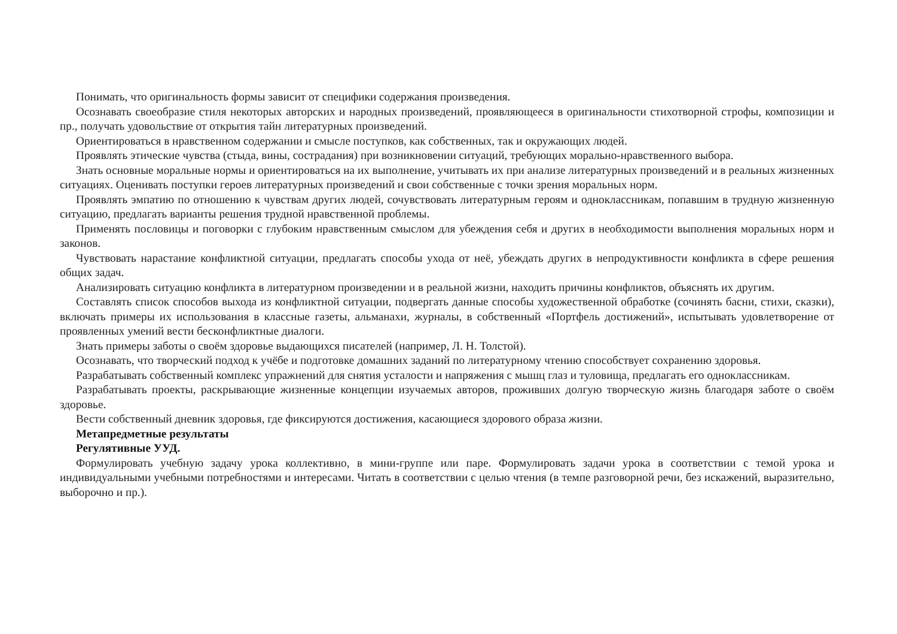Понимать, что оригинальность формы зависит от специфики содержания произведения.
Осознавать своеобразие стиля некоторых авторских и народных произведений, проявляющееся в оригинальности стихотворной строфы, композиции и пр., получать удовольствие от открытия тайн литературных произведений.
Ориентироваться в нравственном содержании и смысле поступков, как собственных, так и окружающих людей.
Проявлять этические чувства (стыда, вины, сострадания) при возникновении ситуаций, требующих морально-нравственного выбора.
Знать основные моральные нормы и ориентироваться на их выполнение, учитывать их при анализе литературных произведений и в реальных жизненных ситуациях. Оценивать поступки героев литературных произведений и свои собственные с точки зрения моральных норм.
Проявлять эмпатию по отношению к чувствам других людей, сочувствовать литературным героям и одноклассникам, попавшим в трудную жизненную ситуацию, предлагать варианты решения трудной нравственной проблемы.
Применять пословицы и поговорки с глубоким нравственным смыслом для убеждения себя и других в необходимости выполнения моральных норм и законов.
Чувствовать нарастание конфликтной ситуации, предлагать способы ухода от неё, убеждать других в непродуктивности конфликта в сфере решения общих задач.
Анализировать ситуацию конфликта в литературном произведении и в реальной жизни, находить причины конфликтов, объяснять их другим.
Составлять список способов выхода из конфликтной ситуации, подвергать данные способы художественной обработке (сочинять басни, стихи, сказки), включать примеры их использования в классные газеты, альманахи, журналы, в собственный «Портфель достижений», испытывать удовлетворение от проявленных умений вести бесконфликтные диалоги.
Знать примеры заботы о своём здоровье выдающихся писателей (например, Л. Н. Толстой).
Осознавать, что творческий подход к учёбе и подготовке домашних заданий по литературному чтению способствует сохранению здоровья.
Разрабатывать собственный комплекс упражнений для снятия усталости и напряжения с мышц глаз и туловища, предлагать его одноклассникам.
Разрабатывать проекты, раскрывающие жизненные концепции изучаемых авторов, проживших долгую творческую жизнь благодаря заботе о своём здоровье.
Вести собственный дневник здоровья, где фиксируются достижения, касающиеся здорового образа жизни.
Метапредметные результаты
Регулятивные УУД.
Формулировать учебную задачу урока коллективно, в мини-группе или паре. Формулировать задачи урока в соответствии с темой урока и индивидуальными учебными потребностями и интересами. Читать в соответствии с целью чтения (в темпе разговорной речи, без искажений, выразительно, выборочно и пр.).